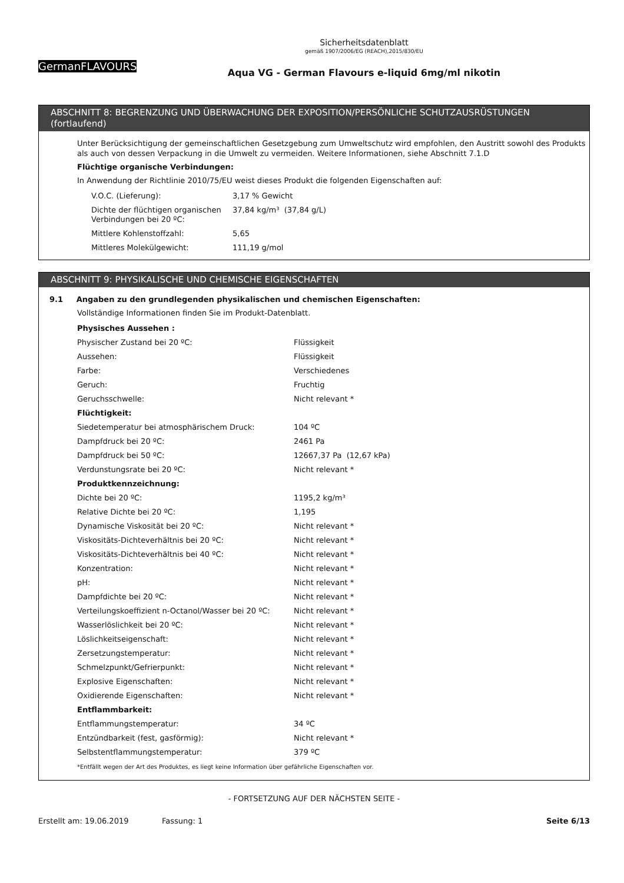GermanFLAVOURS
Sicherheitsdatenblatt
gemäß 1907/2006/EG (REACH),2015/830/EU
Aqua VG - German Flavours e-liquid 6mg/ml nikotin
ABSCHNITT 8: BEGRENZUNG UND ÜBERWACHUNG DER EXPOSITION/PERSÖNLICHE SCHUTZAUSRÜSTUNGEN (fortlaufend)
Unter Berücksichtigung der gemeinschaftlichen Gesetzgebung zum Umweltschutz wird empfohlen, den Austritt sowohl des Produkts als auch von dessen Verpackung in die Umwelt zu vermeiden. Weitere Informationen, siehe Abschnitt 7.1.D
Flüchtige organische Verbindungen:
In Anwendung der Richtlinie 2010/75/EU weist dieses Produkt die folgenden Eigenschaften auf:
| V.O.C. (Lieferung): | 3,17 % Gewicht |
| Dichte der flüchtigen organischen Verbindungen bei 20 ºC: | 37,84 kg/m³ (37,84 g/L) |
| Mittlere Kohlenstoffzahl: | 5,65 |
| Mittleres Molekülgewicht: | 111,19 g/mol |
ABSCHNITT 9: PHYSIKALISCHE UND CHEMISCHE EIGENSCHAFTEN
9.1 Angaben zu den grundlegenden physikalischen und chemischen Eigenschaften:
Vollständige Informationen finden Sie im Produkt-Datenblatt.
| Physisches Aussehen : | |
| Physischer Zustand bei 20 ºC: | Flüssigkeit |
| Aussehen: | Flüssigkeit |
| Farbe: | Verschiedenes |
| Geruch: | Fruchtig |
| Geruchsschwelle: | Nicht relevant * |
| Flüchtigkeit: | |
| Siedetemperatur bei atmosphärischem Druck: | 104 ºC |
| Dampfdruck bei 20 ºC: | 2461 Pa |
| Dampfdruck bei 50 ºC: | 12667,37 Pa (12,67 kPa) |
| Verdunstungsrate bei 20 ºC: | Nicht relevant * |
| Produktkennzeichnung: | |
| Dichte bei 20 ºC: | 1195,2 kg/m³ |
| Relative Dichte bei 20 ºC: | 1,195 |
| Dynamische Viskosität bei 20 ºC: | Nicht relevant * |
| Viskositäts-Dichteverhältnis bei 20 ºC: | Nicht relevant * |
| Viskositäts-Dichteverhältnis bei 40 ºC: | Nicht relevant * |
| Konzentration: | Nicht relevant * |
| pH: | Nicht relevant * |
| Dampfdichte bei 20 ºC: | Nicht relevant * |
| Verteilungskoeffizient n-Octanol/Wasser bei 20 ºC: | Nicht relevant * |
| Wasserlöslichkeit bei 20 ºC: | Nicht relevant * |
| Löslichkeitseigenschaft: | Nicht relevant * |
| Zersetzungstemperatur: | Nicht relevant * |
| Schmelzpunkt/Gefrierpunkt: | Nicht relevant * |
| Explosive Eigenschaften: | Nicht relevant * |
| Oxidierende Eigenschaften: | Nicht relevant * |
| Entflammbarkeit: | |
| Entflammungstemperatur: | 34 ºC |
| Entzündbarkeit (fest, gasförmig): | Nicht relevant * |
| Selbstentflammungstemperatur: | 379 ºC |
*Entfällt wegen der Art des Produktes, es liegt keine Information über gefährliche Eigenschaften vor.
- FORTSETZUNG AUF DER NÄCHSTEN SEITE -
Erstellt am: 19.06.2019 Fassung: 1 Seite 6/13